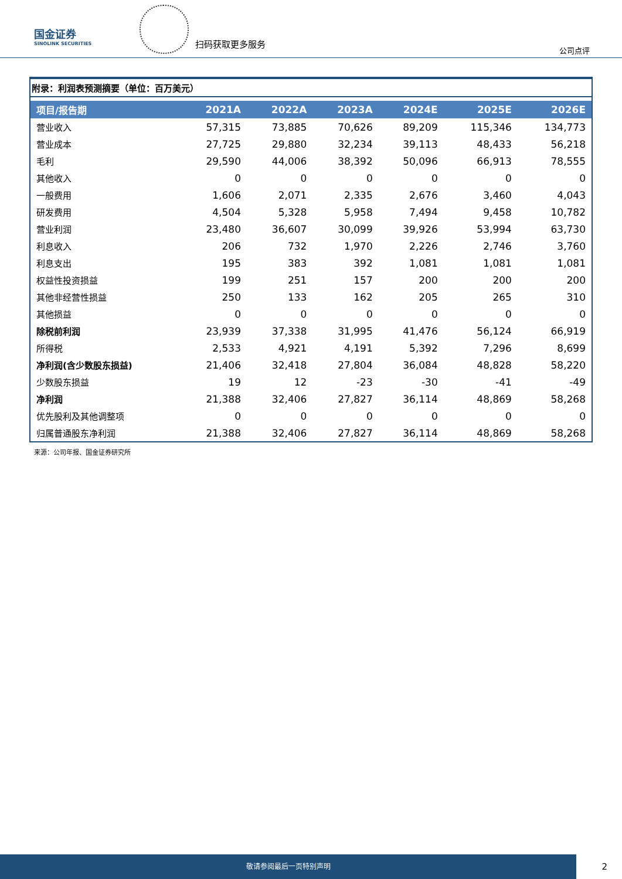国金证券
SINOLINK SECURITIES
扫码获取更多服务
公司点评
附录：利润表预测摘要（单位：百万美元）
| 项目/报告期 | 2021A | 2022A | 2023A | 2024E | 2025E | 2026E |
| --- | --- | --- | --- | --- | --- | --- |
| 营业收入 | 57,315 | 73,885 | 70,626 | 89,209 | 115,346 | 134,773 |
| 营业成本 | 27,725 | 29,880 | 32,234 | 39,113 | 48,433 | 56,218 |
| 毛利 | 29,590 | 44,006 | 38,392 | 50,096 | 66,913 | 78,555 |
| 其他收入 | 0 | 0 | 0 | 0 | 0 | 0 |
| 一般费用 | 1,606 | 2,071 | 2,335 | 2,676 | 3,460 | 4,043 |
| 研发费用 | 4,504 | 5,328 | 5,958 | 7,494 | 9,458 | 10,782 |
| 营业利润 | 23,480 | 36,607 | 30,099 | 39,926 | 53,994 | 63,730 |
| 利息收入 | 206 | 732 | 1,970 | 2,226 | 2,746 | 3,760 |
| 利息支出 | 195 | 383 | 392 | 1,081 | 1,081 | 1,081 |
| 权益性投资损益 | 199 | 251 | 157 | 200 | 200 | 200 |
| 其他非经营性损益 | 250 | 133 | 162 | 205 | 265 | 310 |
| 其他损益 | 0 | 0 | 0 | 0 | 0 | 0 |
| 除税前利润 | 23,939 | 37,338 | 31,995 | 41,476 | 56,124 | 66,919 |
| 所得税 | 2,533 | 4,921 | 4,191 | 5,392 | 7,296 | 8,699 |
| 净利润(含少数股东损益) | 21,406 | 32,418 | 27,804 | 36,084 | 48,828 | 58,220 |
| 少数股东损益 | 19 | 12 | -23 | -30 | -41 | -49 |
| 净利润 | 21,388 | 32,406 | 27,827 | 36,114 | 48,869 | 58,268 |
| 优先股利及其他调整项 | 0 | 0 | 0 | 0 | 0 | 0 |
| 归属普通股东净利润 | 21,388 | 32,406 | 27,827 | 36,114 | 48,869 | 58,268 |
来源：公司年报、国金证券研究所
敬请参阅最后一页特别声明
2